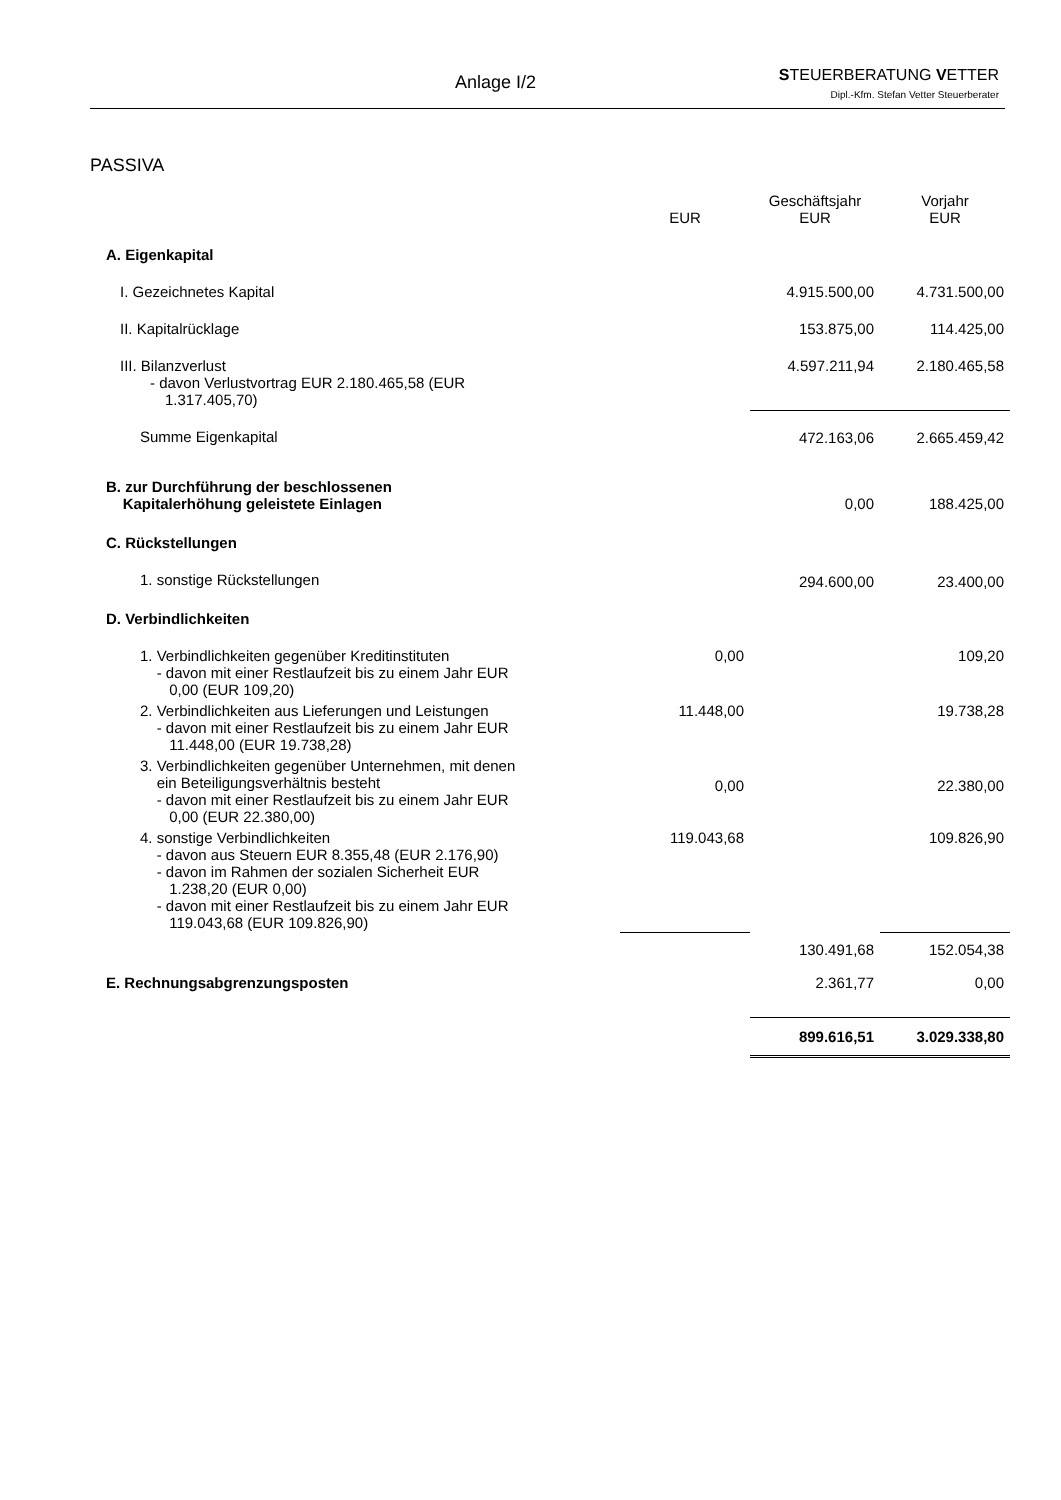Anlage I/2
STEUERBERATUNG VETTER
Dipl.-Kfm. Stefan Vetter Steuerberater
PASSIVA
| | EUR | Geschäftsjahr EUR | Vorjahr EUR |
| --- | --- | --- | --- |
| A. Eigenkapital | | | |
| I. Gezeichnetes Kapital | | 4.915.500,00 | 4.731.500,00 |
| II. Kapitalrücklage | | 153.875,00 | 114.425,00 |
| III. Bilanzverlust - davon Verlustvortrag EUR 2.180.465,58 (EUR 1.317.405,70) | | 4.597.211,94 | 2.180.465,58 |
| Summe Eigenkapital | | 472.163,06 | 2.665.459,42 |
| B. zur Durchführung der beschlossenen Kapitalerhöhung geleistete Einlagen | | 0,00 | 188.425,00 |
| C. Rückstellungen | | | |
| 1. sonstige Rückstellungen | | 294.600,00 | 23.400,00 |
| D. Verbindlichkeiten | | | |
| 1. Verbindlichkeiten gegenüber Kreditinstituten - davon mit einer Restlaufzeit bis zu einem Jahr EUR 0,00 (EUR 109,20) | 0,00 | | 109,20 |
| 2. Verbindlichkeiten aus Lieferungen und Leistungen - davon mit einer Restlaufzeit bis zu einem Jahr EUR 11.448,00 (EUR 19.738,28) | 11.448,00 | | 19.738,28 |
| 3. Verbindlichkeiten gegenüber Unternehmen, mit denen ein Beteiligungsverhältnis besteht - davon mit einer Restlaufzeit bis zu einem Jahr EUR 0,00 (EUR 22.380,00) | 0,00 | | 22.380,00 |
| 4. sonstige Verbindlichkeiten - davon aus Steuern EUR 8.355,48 (EUR 2.176,90) - davon im Rahmen der sozialen Sicherheit EUR 1.238,20 (EUR 0,00) - davon mit einer Restlaufzeit bis zu einem Jahr EUR 119.043,68 (EUR 109.826,90) | 119.043,68 | | 109.826,90 |
| | | 130.491,68 | 152.054,38 |
| E. Rechnungsabgrenzungsposten | | 2.361,77 | 0,00 |
| | | 899.616,51 | 3.029.338,80 |